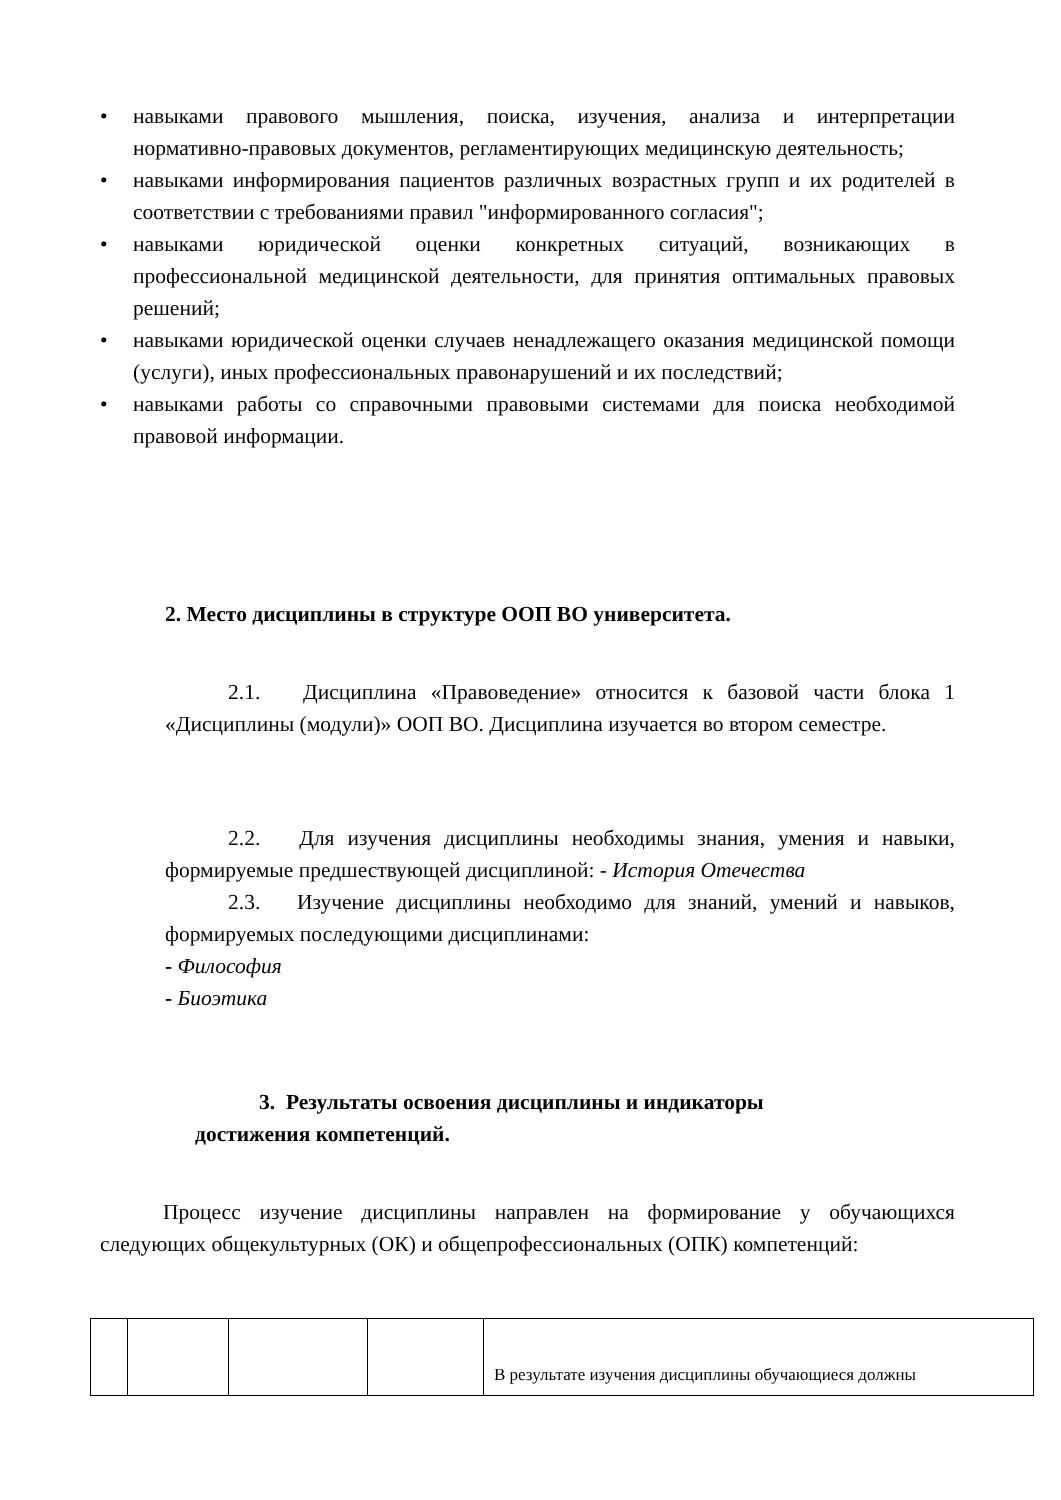• навыками правового мышления, поиска, изучения, анализа и интерпретации нормативно-правовых документов, регламентирующих медицинскую деятельность;
• навыками информирования пациентов различных возрастных групп и их родителей в соответствии с требованиями правил "информированного согласия";
• навыками юридической оценки конкретных ситуаций, возникающих в профессиональной медицинской деятельности, для принятия оптимальных правовых решений;
• навыками юридической оценки случаев ненадлежащего оказания медицинской помощи (услуги), иных профессиональных правонарушений и их последствий;
• навыками работы со справочными правовыми системами для поиска необходимой правовой информации.
2. Место дисциплины в структуре ООП ВО университета.
2.1. Дисциплина «Правоведение» относится к базовой части блока 1 «Дисциплины (модули)» ООП ВО. Дисциплина изучается во втором семестре.
2.2. Для изучения дисциплины необходимы знания, умения и навыки, формируемые предшествующей дисциплиной: - История Отечества
2.3. Изучение дисциплины необходимо для знаний, умений и навыков, формируемых последующими дисциплинами:
- Философия
- Биоэтика
3. Результаты освоения дисциплины и индикаторы
достижения компетенций.
Процесс изучение дисциплины направлен на формирование у обучающихся следующих общекультурных (ОК) и общепрофессиональных (ОПК) компетенций:
| | | | | В результате изучения дисциплины обучающиеся должны |